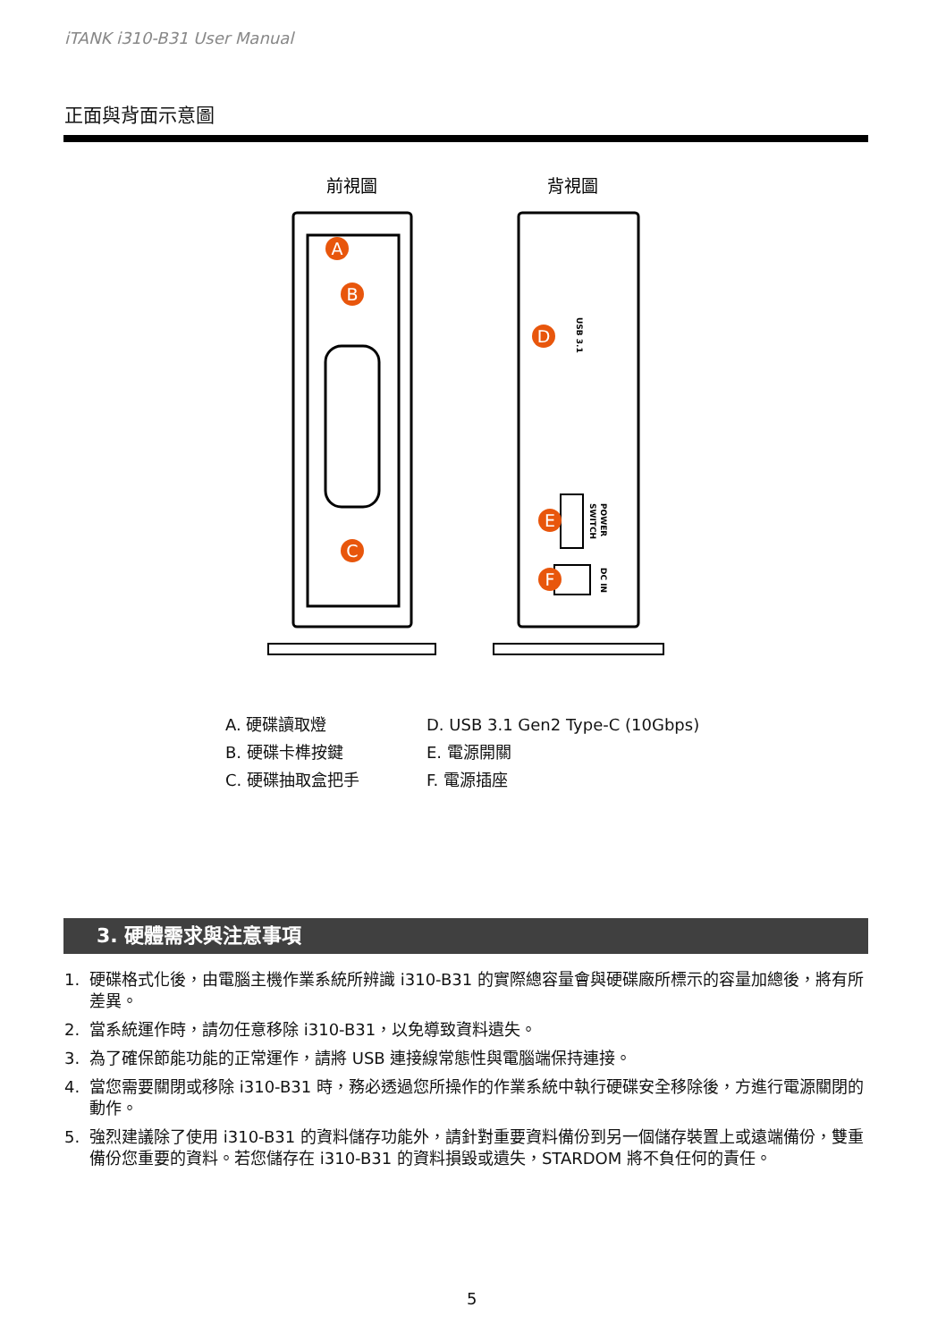iTANK i310-B31 User Manual
正面與背面示意圖
前視圖
背視圖
A
B
C
D
E
F
USB 3.1
POWER
SWITCH
DC IN
A. 硬碟讀取燈
D. USB 3.1 Gen2 Type-C (10Gbps)
B. 硬碟卡榫按鍵
E. 電源開關
C. 硬碟抽取盒把手
F. 電源插座
3. 硬體需求與注意事項
1. 硬碟格式化後，由電腦主機作業系統所辨識 i310-B31 的實際總容量會與硬碟廠所標示的容量加總後，將有所差異。
2. 當系統運作時，請勿任意移除 i310-B31，以免導致資料遺失。
3. 為了確保節能功能的正常運作，請將 USB 連接線常態性與電腦端保持連接。
4. 當您需要關閉或移除 i310-B31 時，務必透過您所操作的作業系統中執行硬碟安全移除後，方進行電源關閉的動作。
5. 強烈建議除了使用 i310-B31 的資料儲存功能外，請針對重要資料備份到另一個儲存裝置上或遠端備份，雙重備份您重要的資料。若您儲存在 i310-B31 的資料損毀或遺失，STARDOM 將不負任何的責任。
5